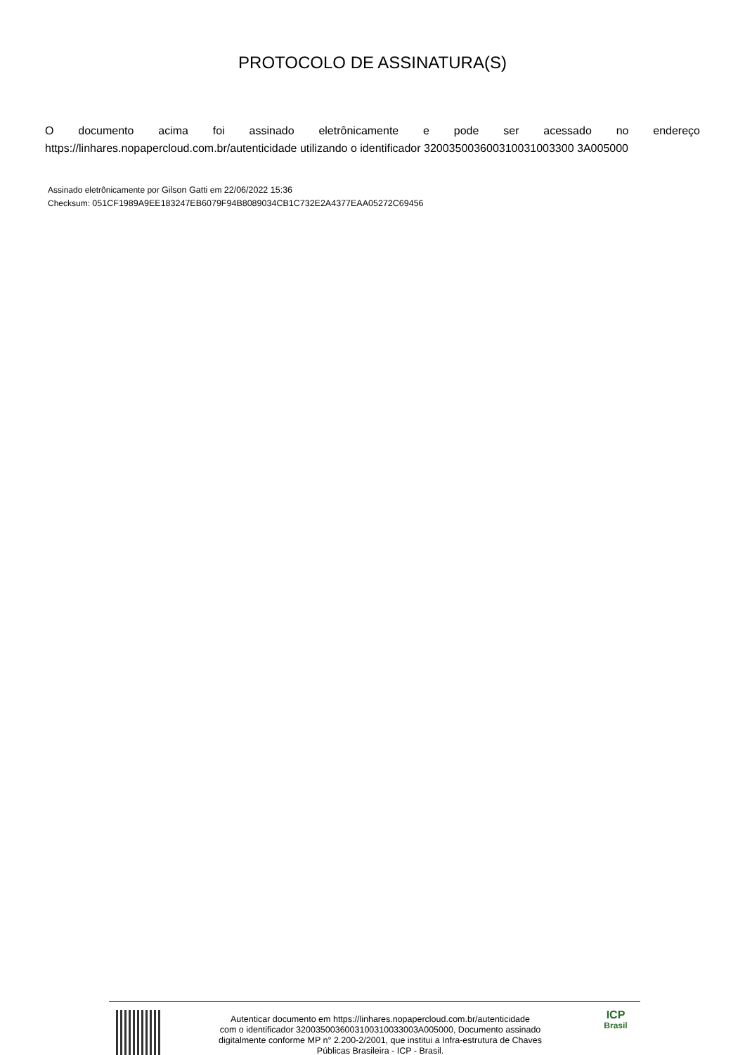PROTOCOLO DE ASSINATURA(S)
Odocumento acima foi assinado eletrônicamente e pode ser acessado no endereço
https://linhares.nopapercloud.com.br/autenticidade utilizando o identificador 320035003600310031003300 3A005000
Assinado eletrônicamente por Gilson Gatti em 22/06/2022 15:36
Checksum: 051CF1989A9EE183247EB6079F94B8089034CB1C732E2A4377EAA05272C69456
Autenticar documento em https://linhares.nopapercloud.com.br/autenticidade
com o identificador 3200350036003100310033003A005000, Documento assinado
digitalmente conforme MP n° 2.200-2/2001, que institui a Infra-estrutura de Chaves
Públicas Brasileira - ICP - Brasil.
ICP
Brasil